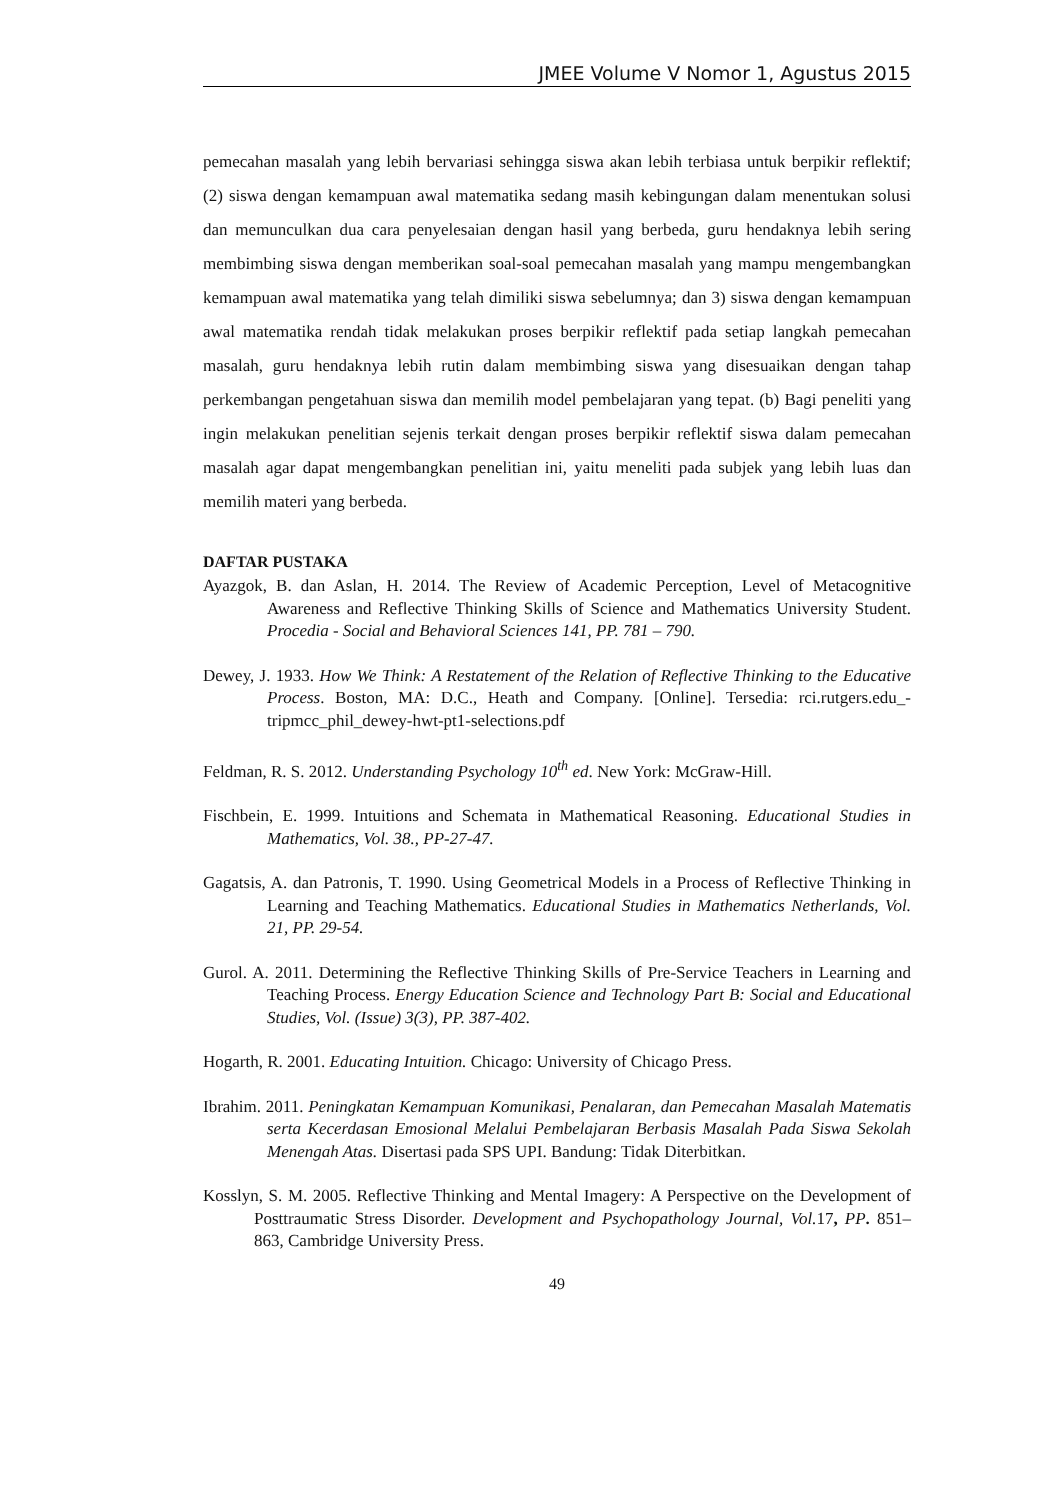JMEE Volume V Nomor 1, Agustus 2015
pemecahan masalah yang lebih bervariasi sehingga siswa akan lebih terbiasa untuk berpikir reflektif; (2) siswa dengan kemampuan awal matematika sedang masih kebingungan dalam menentukan solusi dan memunculkan dua cara penyelesaian dengan hasil yang berbeda, guru hendaknya lebih sering membimbing siswa dengan memberikan soal-soal pemecahan masalah yang mampu mengembangkan kemampuan awal matematika yang telah dimiliki siswa sebelumnya; dan 3) siswa dengan kemampuan awal matematika rendah tidak melakukan proses berpikir reflektif pada setiap langkah pemecahan masalah, guru hendaknya lebih rutin dalam membimbing siswa yang disesuaikan dengan tahap perkembangan pengetahuan siswa dan memilih model pembelajaran yang tepat. (b) Bagi peneliti yang ingin melakukan penelitian sejenis terkait dengan proses berpikir reflektif siswa dalam pemecahan masalah agar dapat mengembangkan penelitian ini, yaitu meneliti pada subjek yang lebih luas dan memilih materi yang berbeda.
DAFTAR PUSTAKA
Ayazgok, B. dan Aslan, H. 2014. The Review of Academic Perception, Level of Metacognitive Awareness and Reflective Thinking Skills of Science and Mathematics University Student. Procedia - Social and Behavioral Sciences 141, PP. 781 – 790.
Dewey, J. 1933. How We Think: A Restatement of the Relation of Reflective Thinking to the Educative Process. Boston, MA: D.C., Heath and Company. [Online]. Tersedia: rci.rutgers.edu_-tripmcc_phil_dewey-hwt-pt1-selections.pdf
Feldman, R. S. 2012. Understanding Psychology 10<sup>th</sup> ed. New York: McGraw-Hill.
Fischbein, E. 1999. Intuitions and Schemata in Mathematical Reasoning. Educational Studies in Mathematics, Vol. 38., PP-27-47.
Gagatsis, A. dan Patronis, T. 1990. Using Geometrical Models in a Process of Reflective Thinking in Learning and Teaching Mathematics. Educational Studies in Mathematics Netherlands, Vol. 21, PP. 29-54.
Gurol. A. 2011. Determining the Reflective Thinking Skills of Pre-Service Teachers in Learning and Teaching Process. Energy Education Science and Technology Part B: Social and Educational Studies, Vol. (Issue) 3(3), PP. 387-402.
Hogarth, R. 2001. Educating Intuition. Chicago: University of Chicago Press.
Ibrahim. 2011. Peningkatan Kemampuan Komunikasi, Penalaran, dan Pemecahan Masalah Matematis serta Kecerdasan Emosional Melalui Pembelajaran Berbasis Masalah Pada Siswa Sekolah Menengah Atas. Disertasi pada SPS UPI. Bandung: Tidak Diterbitkan.
Kosslyn, S. M. 2005. Reflective Thinking and Mental Imagery: A Perspective on the Development of Posttraumatic Stress Disorder. Development and Psychopathology Journal, Vol. 17, PP. 851–863, Cambridge University Press.
49